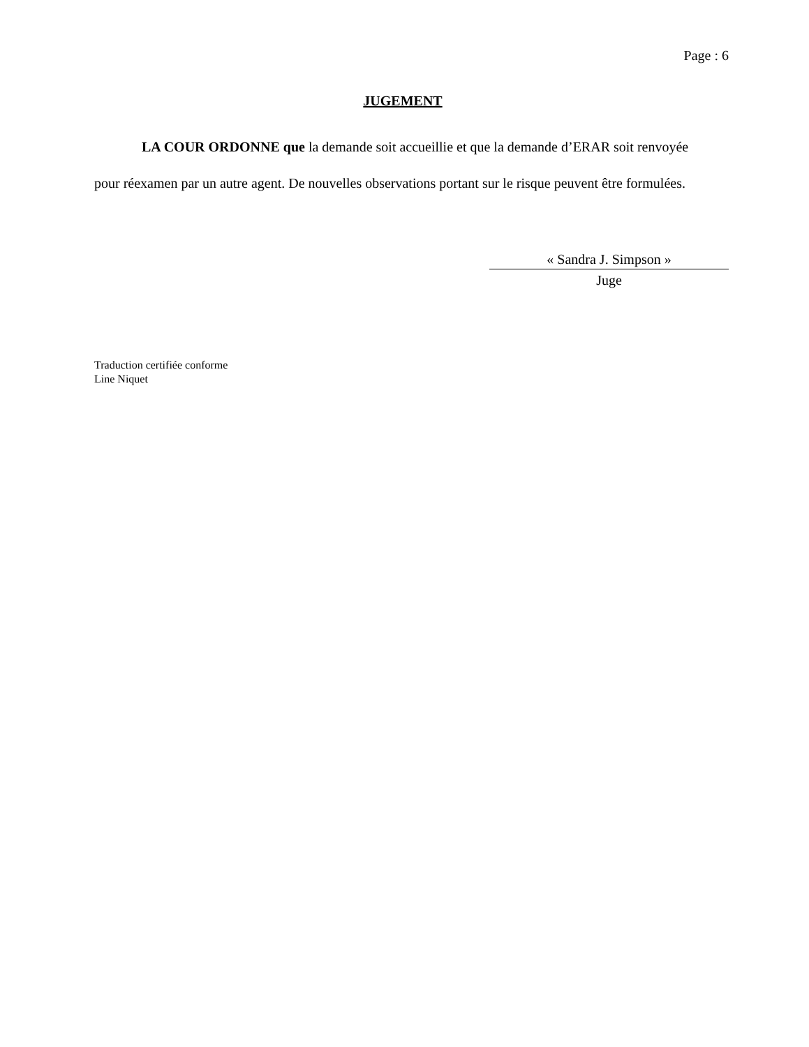Page : 6
JUGEMENT
LA COUR ORDONNE que la demande soit accueillie et que la demande d’ERAR soit renvoyée pour réexamen par un autre agent. De nouvelles observations portant sur le risque peuvent être formulées.
« Sandra J. Simpson »
Juge
Traduction certifiée conforme
Line Niquet